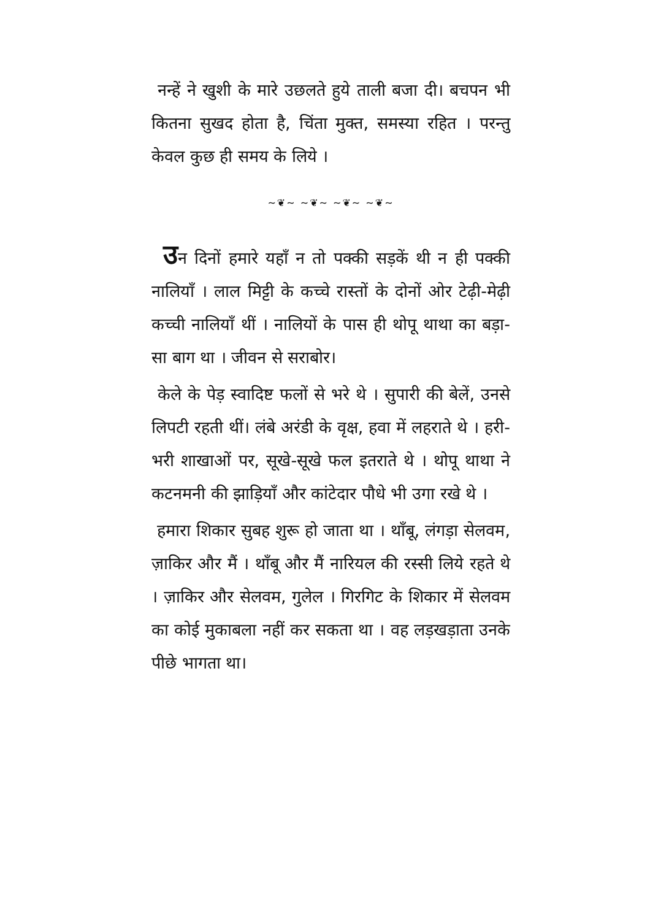नन्हें ने खुशी के मारे उछलते हुये ताली बजा दी। बचपन भी कितना सुखद होता है, चिंता मुक्त, समस्या रहित । परन्तु केवल कुछ ही समय के लिये ।
~❦~ ~❦~ ~❦~ ~❦~
उन दिनों हमारे यहाँ न तो पक्की सड़कें थी न ही पक्की नालियाँ । लाल मिट्टी के कच्चे रास्तों के दोनों ओर टेढ़ी-मेढ़ी कच्ची नालियाँ थीं । नालियों के पास ही थोपू थाथा का बड़ा-सा बाग था । जीवन से सराबोर।
केले के पेड़ स्वादिष्ट फलों से भरे थे । सुपारी की बेलें, उनसे लिपटी रहती थीं। लंबे अरंडी के वृक्ष, हवा में लहराते थे । हरी-भरी शाखाओं पर, सूखे-सूखे फल इतराते थे । थोपू थाथा ने कटनमनी की झाड़ियाँ और कांटेदार पौधे भी उगा रखे थे ।
हमारा शिकार सुबह शुरू हो जाता था । थाँबू, लंगड़ा सेलवम, ज़ाकिर और मैं । थाँबू और मैं नारियल की रस्सी लिये रहते थे । ज़ाकिर और सेलवम, गुलेल । गिरगिट के शिकार में सेलवम का कोई मुकाबला नहीं कर सकता था । वह लड़खड़ाता उनके पीछे भागता था।